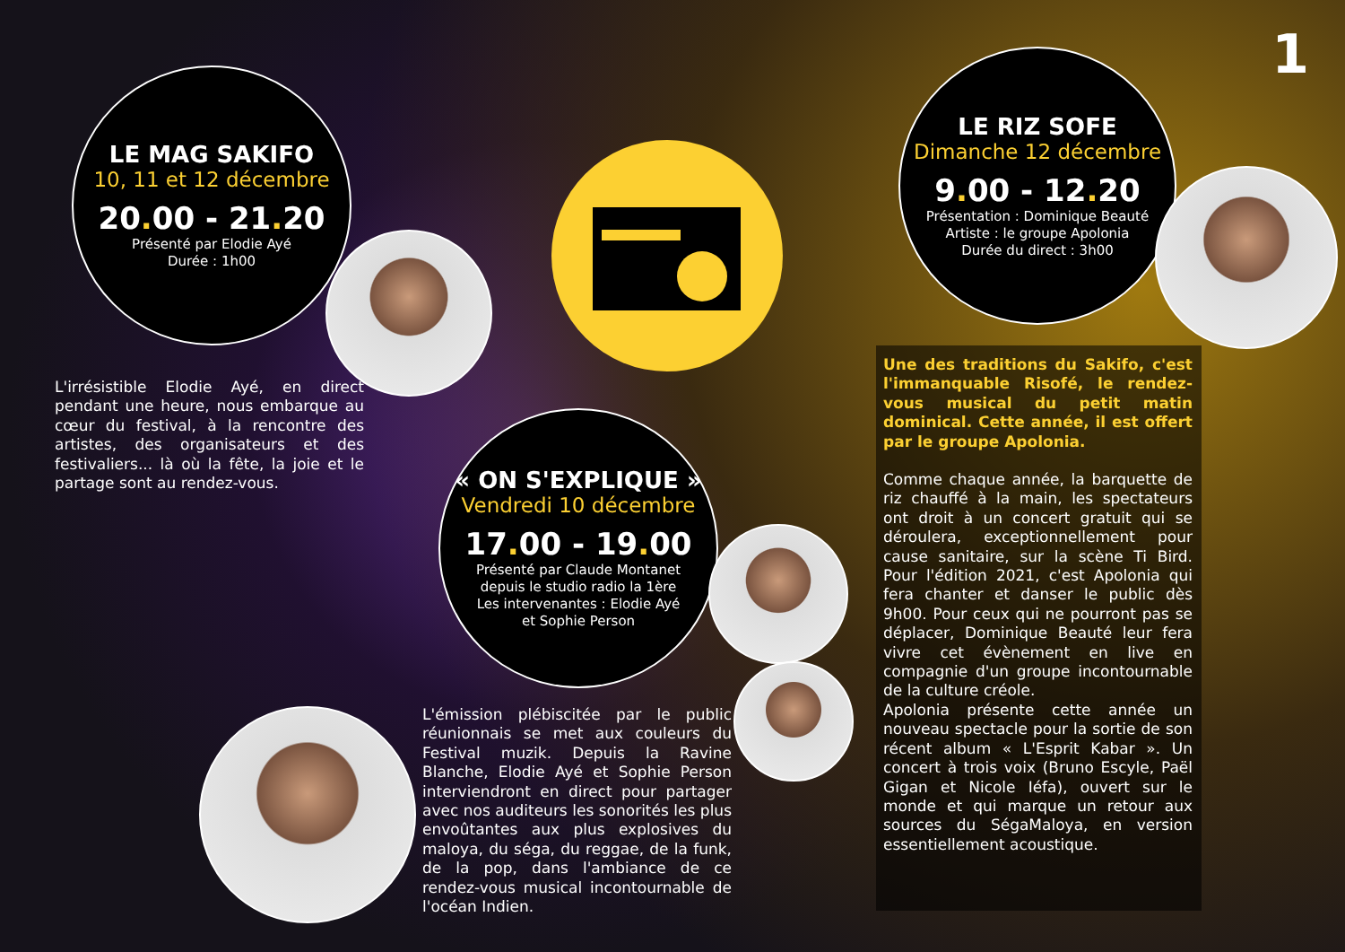1
LE MAG SAKIFO
10, 11 et 12 décembre
20. 00 - 21. 20
Présenté par Elodie Ayé
Durée : 1h00
LE RIZ SOFE
Dimanche 12 décembre
9. 00 - 12. 20
Présentation : Dominique Beauté
Artiste : le groupe Apolonia
Durée du direct : 3h00
L'irrésistible Elodie Ayé, en direct pendant une heure, nous embarque au cœur du festival, à la rencontre des artistes, des organisateurs et des festivaliers... là où la fête, la joie et le partage sont au rendez-vous.
« ON S'EXPLIQUE »
Vendredi 10 décembre
17. 00 - 19. 00
Présenté par Claude Montanet
depuis le studio radio la 1ère
Les intervenantes : Elodie Ayé
et Sophie Person
L'émission plébiscitée par le public réunionnais se met aux couleurs du Festival muzik. Depuis la Ravine Blanche, Elodie Ayé et Sophie Person interviendront en direct pour partager avec nos auditeurs les sonorités les plus envoûtantes aux plus explosives du maloya, du séga, du reggae, de la funk, de la pop, dans l'ambiance de ce rendez-vous musical incontournable de l'océan Indien.
Une des traditions du Sakifo, c'est l'immanquable Risofé, le rendez-vous musical du petit matin dominical. Cette année, il est offert par le groupe Apolonia.
Comme chaque année, la barquette de riz chauffé à la main, les spectateurs ont droit à un concert gratuit qui se déroulera, exceptionnellement pour cause sanitaire, sur la scène Ti Bird. Pour l'édition 2021, c'est Apolonia qui fera chanter et danser le public dès 9h00. Pour ceux qui ne pourront pas se déplacer, Dominique Beauté leur fera vivre cet évènement en live en compagnie d'un groupe incontournable de la culture créole.
Apolonia présente cette année un nouveau spectacle pour la sortie de son récent album « L'Esprit Kabar ». Un concert à trois voix (Bruno Escyle, Paël Gigan et Nicole Iéfa), ouvert sur le monde et qui marque un retour aux sources du SégaMaloya, en version essentiellement acoustique.